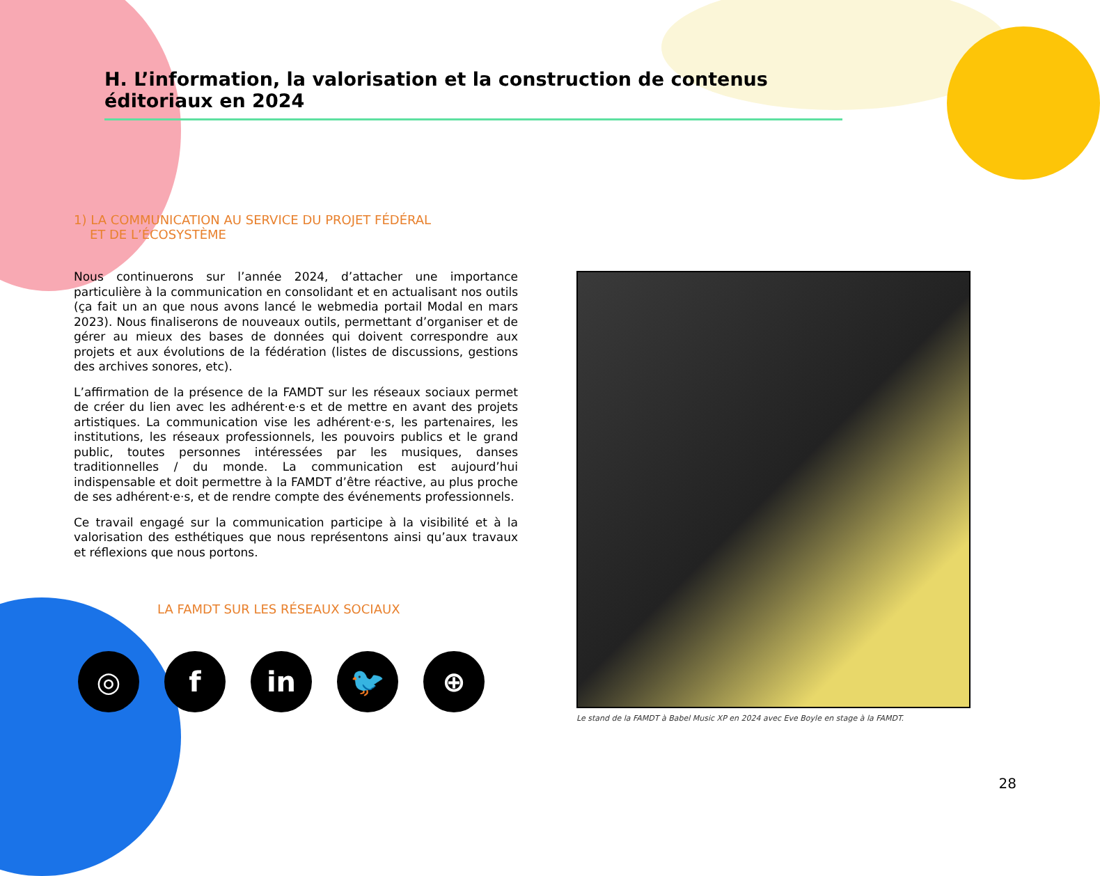H. L’information, la valorisation et la construction de contenus éditoriaux en 2024
1) LA COMMUNICATION AU SERVICE DU PROJET FÉDÉRAL
ET DE L’ÉCOSYSTÈME
Nous continuerons sur l’année 2024, d’attacher une importance particulière à la communication en consolidant et en actualisant nos outils (ça fait un an que nous avons lancé le webmedia portail Modal en mars 2023). Nous finaliserons de nouveaux outils, permettant d’organiser et de gérer au mieux des bases de données qui doivent correspondre aux projets et aux évolutions de la fédération (listes de discussions, gestions des archives sonores, etc).
L’affirmation de la présence de la FAMDT sur les réseaux sociaux permet de créer du lien avec les adhérent·e·s et de mettre en avant des projets artistiques. La communication vise les adhérent·e·s, les partenaires, les institutions, les réseaux professionnels, les pouvoirs publics et le grand public, toutes personnes intéressées par les musiques, danses traditionnelles / du monde. La communication est aujourd’hui indispensable et doit permettre à la FAMDT d’être réactive, au plus proche de ses adhérent·e·s, et de rendre compte des événements professionnels.
Ce travail engagé sur la communication participe à la visibilité et à la valorisation des esthétiques que nous représentons ainsi qu’aux travaux et réflexions que nous portons.
LA FAMDT SUR LES RÉSEAUX SOCIAUX
◎ f in 🐦 ⊕
Le stand de la FAMDT à Babel Music XP en 2024 avec Eve Boyle en stage à la FAMDT.
28